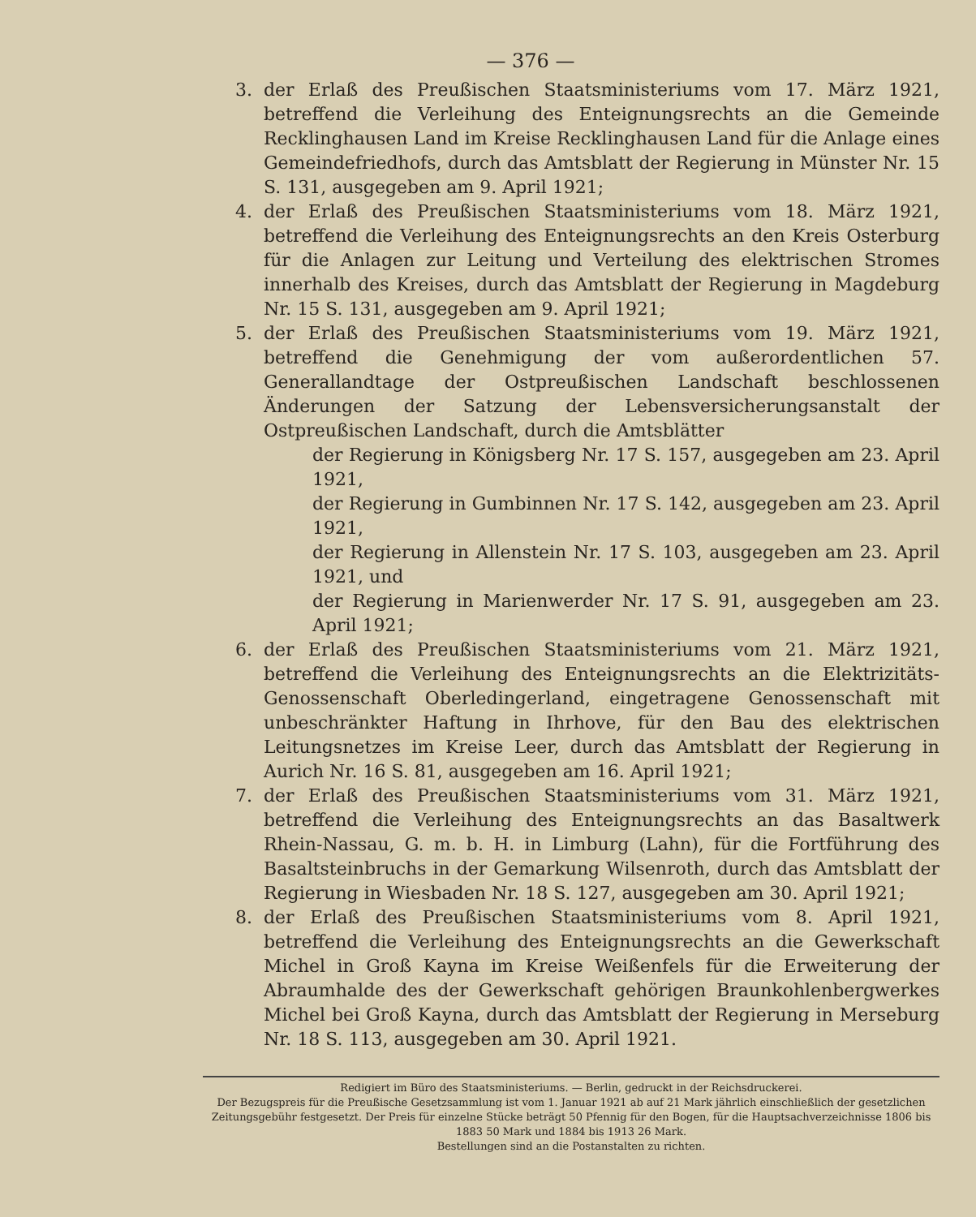— 376 —
3. der Erlaß des Preußischen Staatsministeriums vom 17. März 1921, betreffend die Verleihung des Enteignungsrechts an die Gemeinde Recklinghausen Land im Kreise Recklinghausen Land für die Anlage eines Gemeindefriedhofs, durch das Amtsblatt der Regierung in Münster Nr. 15 S. 131, ausgegeben am 9. April 1921;
4. der Erlaß des Preußischen Staatsministeriums vom 18. März 1921, betreffend die Verleihung des Enteignungsrechts an den Kreis Osterburg für die Anlagen zur Leitung und Verteilung des elektrischen Stromes innerhalb des Kreises, durch das Amtsblatt der Regierung in Magdeburg Nr. 15 S. 131, ausgegeben am 9. April 1921;
5. der Erlaß des Preußischen Staatsministeriums vom 19. März 1921, betreffend die Genehmigung der vom außerordentlichen 57. Generallandtage der Ostpreußischen Landschaft beschlossenen Änderungen der Satzung der Lebensversicherungsanstalt der Ostpreußischen Landschaft, durch die Amtsblätter
der Regierung in Königsberg Nr. 17 S. 157, ausgegeben am 23. April 1921,
der Regierung in Gumbinnen Nr. 17 S. 142, ausgegeben am 23. April 1921,
der Regierung in Allenstein Nr. 17 S. 103, ausgegeben am 23. April 1921, und
der Regierung in Marienwerder Nr. 17 S. 91, ausgegeben am 23. April 1921;
6. der Erlaß des Preußischen Staatsministeriums vom 21. März 1921, betreffend die Verleihung des Enteignungsrechts an die Elektrizitäts-Genossenschaft Oberledingerland, eingetragene Genossenschaft mit unbeschränkter Haftung in Ihrhove, für den Bau des elektrischen Leitungsnetzes im Kreise Leer, durch das Amtsblatt der Regierung in Aurich Nr. 16 S. 81, ausgegeben am 16. April 1921;
7. der Erlaß des Preußischen Staatsministeriums vom 31. März 1921, betreffend die Verleihung des Enteignungsrechts an das Basaltwerk Rhein-Nassau, G. m. b. H. in Limburg (Lahn), für die Fortführung des Basaltsteinbruchs in der Gemarkung Wilsenroth, durch das Amtsblatt der Regierung in Wiesbaden Nr. 18 S. 127, ausgegeben am 30. April 1921;
8. der Erlaß des Preußischen Staatsministeriums vom 8. April 1921, betreffend die Verleihung des Enteignungsrechts an die Gewerkschaft Michel in Groß Kayna im Kreise Weißenfels für die Erweiterung der Abraumhalde des der Gewerkschaft gehörigen Braunkohlenbergwerkes Michel bei Groß Kayna, durch das Amtsblatt der Regierung in Merseburg Nr. 18 S. 113, ausgegeben am 30. April 1921.
Redigiert im Büro des Staatsministeriums. — Berlin, gedruckt in der Reichsdruckerei.
Der Bezugspreis für die Preußische Gesetzsammlung ist vom 1. Januar 1921 ab auf 21 Mark jährlich einschließlich der gesetzlichen Zeitungsgebühr festgesetzt. Der Preis für einzelne Stücke beträgt 50 Pfennig für den Bogen, für die Hauptsachverzeichnisse 1806 bis 1883 50 Mark und 1884 bis 1913 26 Mark.
Bestellungen sind an die Postanstalten zu richten.